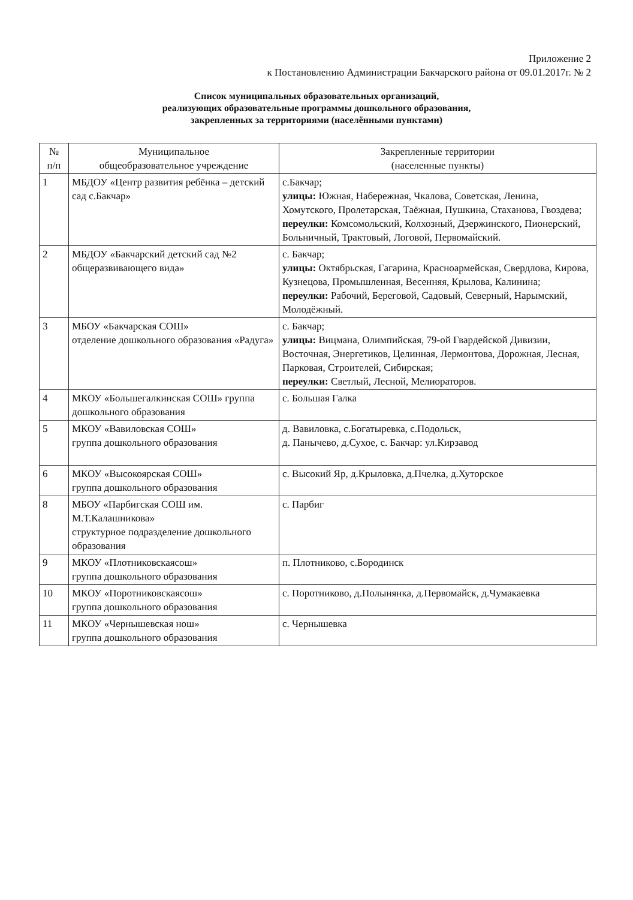Приложение 2
к Постановлению Администрации Бакчарского района от 09.01.2017г. № 2
Список муниципальных образовательных организаций,
реализующих образовательные программы дошкольного образования,
закрепленных за территориями (населёнными пунктами)
| № п/п | Муниципальное общеобразовательное учреждение | Закрепленные территории (населенные пункты) |
| --- | --- | --- |
| 1 | МБДОУ «Центр развития ребёнка – детский сад с.Бакчар» | с.Бакчар; улицы: Южная, Набережная, Чкалова, Советская, Ленина, Хомутского, Пролетарская, Таёжная, Пушкина, Стаханова, Гвоздева; переулки: Комсомольский, Колхозный, Дзержинского, Пионерский, Больничный, Трактовый, Логовой, Первомайский. |
| 2 | МБДОУ «Бакчарский детский сад №2 общеразвивающего вида» | с. Бакчар; улицы: Октябрьская, Гагарина, Красноармейская, Свердлова, Кирова, Кузнецова, Промышленная, Весенняя, Крылова, Калинина; переулки: Рабочий, Береговой, Садовый, Северный, Нарымский, Молодёжный. |
| 3 | МБОУ «Бакчарская СОШ» отделение дошкольного образования «Радуга» | с. Бакчар; улицы: Вицмана, Олимпийская, 79-ой Гвардейской Дивизии, Восточная, Энергетиков, Целинная, Лермонтова, Дорожная, Лесная, Парковая, Строителей, Сибирская; переулки: Светлый, Лесной, Мелиораторов. |
| 4 | МКОУ «Большегалкинская СОШ» группа дошкольного образования | с. Большая Галка |
| 5 | МКОУ «Вавиловская СОШ» группа дошкольного образования | д. Вавиловка, с.Богатыревка, с.Подольск, д. Панычево, д.Сухое, с. Бакчар: ул.Кирзавод |
| 6 | МКОУ «Высокоярская СОШ» группа дошкольного образования | с. Высокий Яр, д.Крыловка, д.Пчелка, д.Хуторское |
| 8 | МБОУ «Парбигская СОШ им. М.Т.Калашникова» структурное подразделение дошкольного образования | с. Парбиг |
| 9 | МКОУ «Плотниковскаясош» группа дошкольного образования | п. Плотниково, с.Бородинск |
| 10 | МКОУ «Поротниковскаясош» группа дошкольного образования | с. Поротниково, д.Полынянка, д.Первомайск, д.Чумакаевка |
| 11 | МКОУ «Чернышевская нош» группа дошкольного образования | с. Чернышевка |